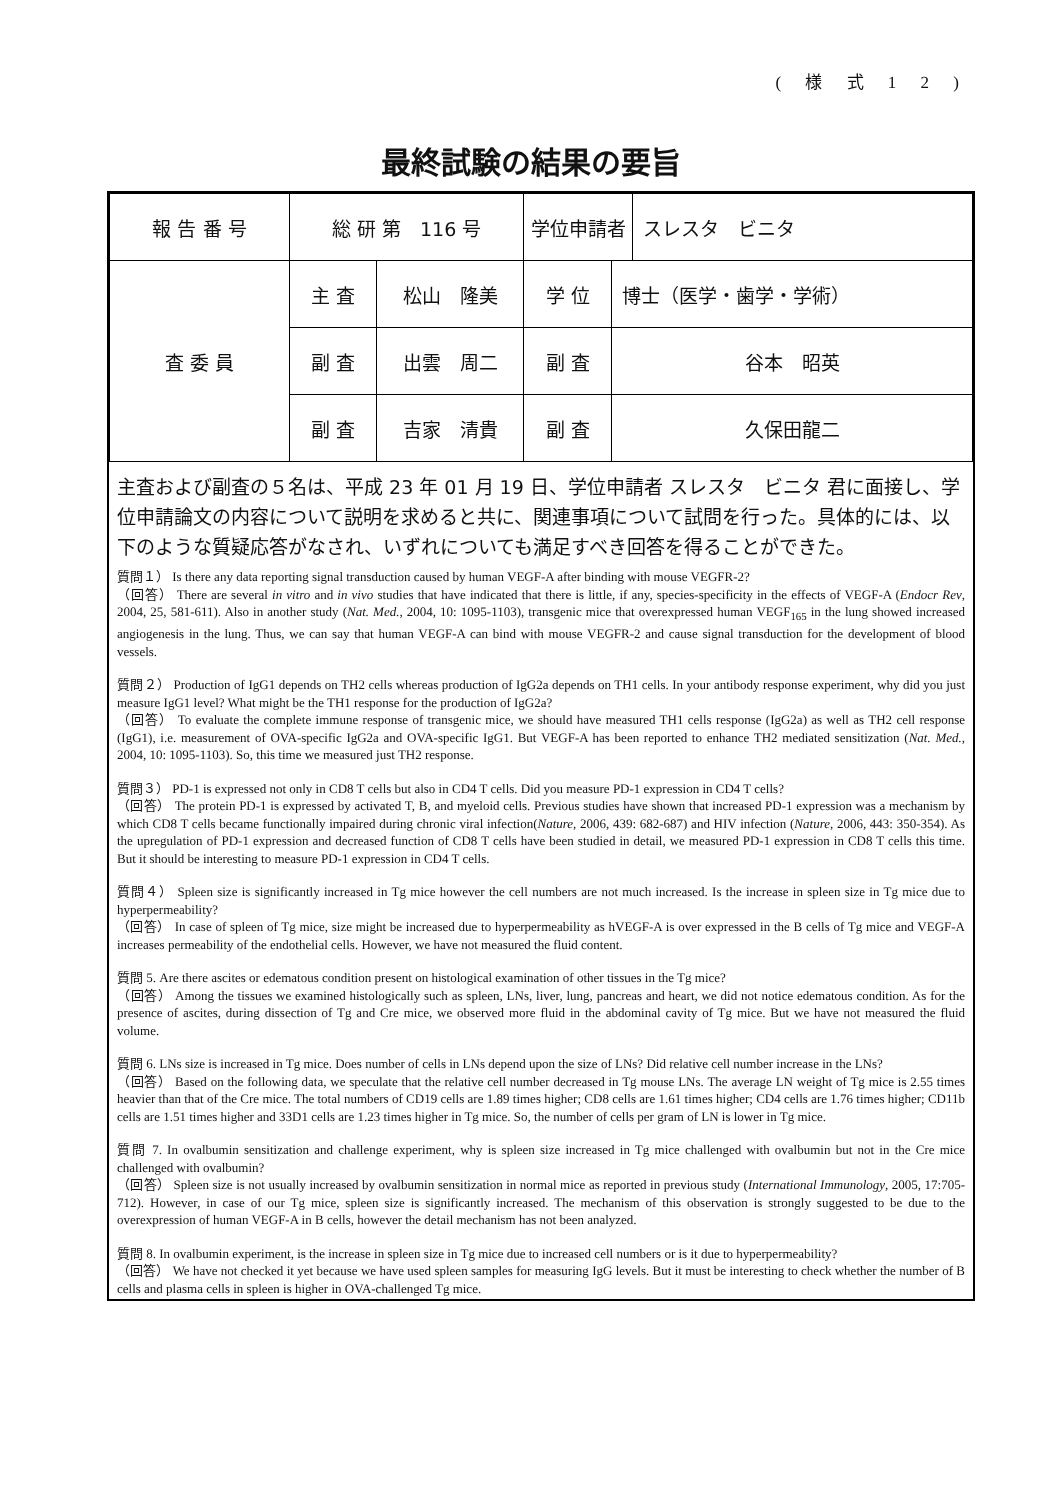( 様 式 1 2 )
最終試験の結果の要旨
| 報 告 番 号 | 総 研 第 116 号 | | 学位申請者 | | スレスタ ビニタ |
| 査 委 員 | 主 査 | 松山 隆美 | 学 位 | 博士（医学・歯学・学術） | |
| | 副 査 | 出雲 周二 | 副 査 | 谷本 昭英 | |
| | 副 査 | 吉家 清貴 | 副 査 | 久保田龍二 | |
主査および副査の５名は、平成 23 年 01 月 19 日、学位申請者 スレスタ　ビニタ 君に面接し、学位申請論文の内容について説明を求めると共に、関連事項について試問を行った。具体的には、以下のような質疑応答がなされ、いずれについても満足すべき回答を得ることができた。
質問１） Is there any data reporting signal transduction caused by human VEGF-A after binding with mouse VEGFR-2?
（回答） There are several in vitro and in vivo studies that have indicated that there is little, if any, species-specificity in the effects of VEGF-A (Endocr Rev, 2004, 25, 581-611). Also in another study (Nat. Med., 2004, 10: 1095-1103), transgenic mice that overexpressed human VEGF<sub>165</sub> in the lung showed increased angiogenesis in the lung. Thus, we can say that human VEGF-A can bind with mouse VEGFR-2 and cause signal transduction for the development of blood vessels.
質問２） Production of IgG1 depends on TH2 cells whereas production of IgG2a depends on TH1 cells. In your antibody response experiment, why did you just measure IgG1 level? What might be the TH1 response for the production of IgG2a?
（回答） To evaluate the complete immune response of transgenic mice, we should have measured TH1 cells response (IgG2a) as well as TH2 cell response (IgG1), i.e. measurement of OVA-specific IgG2a and OVA-specific IgG1. But VEGF-A has been reported to enhance TH2 mediated sensitization (Nat. Med., 2004, 10: 1095-1103). So, this time we measured just TH2 response.
質問３） PD-1 is expressed not only in CD8 T cells but also in CD4 T cells. Did you measure PD-1 expression in CD4 T cells?
（回答） The protein PD-1 is expressed by activated T, B, and myeloid cells. Previous studies have shown that increased PD-1 expression was a mechanism by which CD8 T cells became functionally impaired during chronic viral infection(Nature, 2006, 439: 682-687) and HIV infection (Nature, 2006, 443: 350-354). As the upregulation of PD-1 expression and decreased function of CD8 T cells have been studied in detail, we measured PD-1 expression in CD8 T cells this time. But it should be interesting to measure PD-1 expression in CD4 T cells.
質問４） Spleen size is significantly increased in Tg mice however the cell numbers are not much increased. Is the increase in spleen size in Tg mice due to hyperpermeability?
（回答） In case of spleen of Tg mice, size might be increased due to hyperpermeability as hVEGF-A is over expressed in the B cells of Tg mice and VEGF-A increases permeability of the endothelial cells. However, we have not measured the fluid content.
質問 5. Are there ascites or edematous condition present on histological examination of other tissues in the Tg mice?
（回答） Among the tissues we examined histologically such as spleen, LNs, liver, lung, pancreas and heart, we did not notice edematous condition. As for the presence of ascites, during dissection of Tg and Cre mice, we observed more fluid in the abdominal cavity of Tg mice. But we have not measured the fluid volume.
質問 6. LNs size is increased in Tg mice. Does number of cells in LNs depend upon the size of LNs? Did relative cell number increase in the LNs?
（回答） Based on the following data, we speculate that the relative cell number decreased in Tg mouse LNs. The average LN weight of Tg mice is 2.55 times heavier than that of the Cre mice. The total numbers of CD19 cells are 1.89 times higher; CD8 cells are 1.61 times higher; CD4 cells are 1.76 times higher; CD11b cells are 1.51 times higher and 33D1 cells are 1.23 times higher in Tg mice. So, the number of cells per gram of LN is lower in Tg mice.
質問 7. In ovalbumin sensitization and challenge experiment, why is spleen size increased in Tg mice challenged with ovalbumin but not in the Cre mice challenged with ovalbumin?
（回答） Spleen size is not usually increased by ovalbumin sensitization in normal mice as reported in previous study (International Immunology, 2005, 17:705-712). However, in case of our Tg mice, spleen size is significantly increased. The mechanism of this observation is strongly suggested to be due to the overexpression of human VEGF-A in B cells, however the detail mechanism has not been analyzed.
質問 8. In ovalbumin experiment, is the increase in spleen size in Tg mice due to increased cell numbers or is it due to hyperpermeability?
（回答） We have not checked it yet because we have used spleen samples for measuring IgG levels. But it must be interesting to check whether the number of B cells and plasma cells in spleen is higher in OVA-challenged Tg mice.